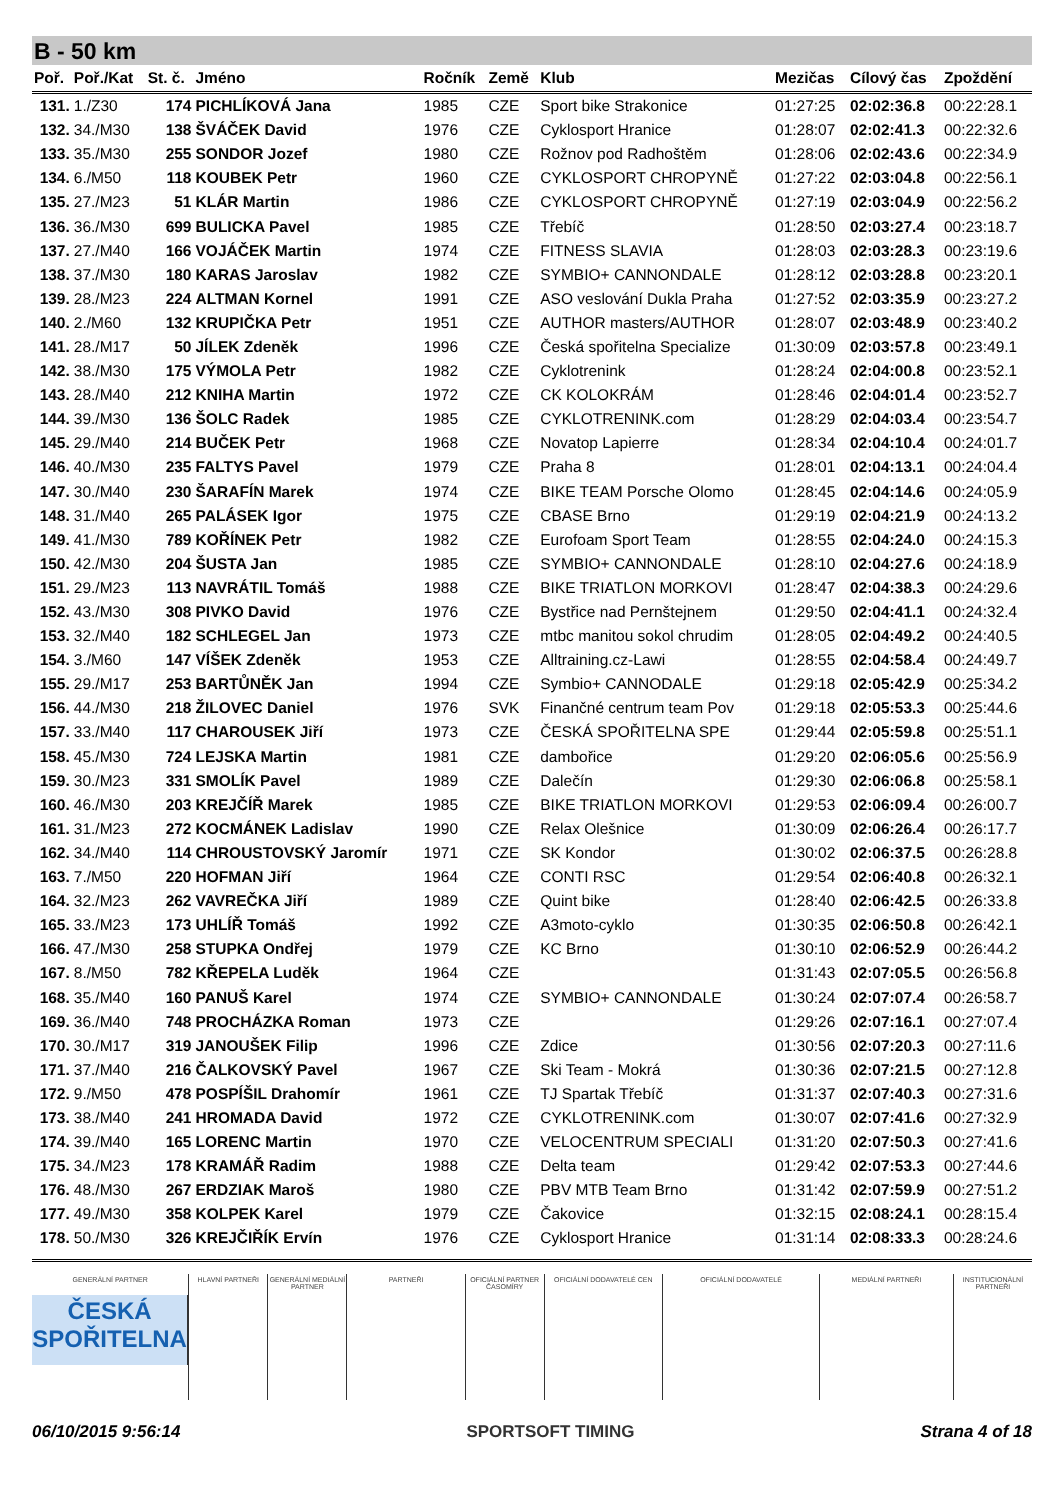B - 50 km
| Poř. | Poř./Kat | St. č. | Jméno | Ročník | Země | Klub | Mezičas | Cílový čas | Zpoždění |
| --- | --- | --- | --- | --- | --- | --- | --- | --- | --- |
| 131. | 1./Z30 | 174 | PICHLÍKOVÁ Jana | 1985 | CZE | Sport bike Strakonice | 01:27:25 | 02:02:36.8 | 00:22:28.1 |
| 132. | 34./M30 | 138 | ŠVÁČEK David | 1976 | CZE | Cyklosport Hranice | 01:28:07 | 02:02:41.3 | 00:22:32.6 |
| 133. | 35./M30 | 255 | SONDOR Jozef | 1980 | CZE | Rožnov pod Radhoštěm | 01:28:06 | 02:02:43.6 | 00:22:34.9 |
| 134. | 6./M50 | 118 | KOUBEK Petr | 1960 | CZE | CYKLOSPORT CHROPYNĚ | 01:27:22 | 02:03:04.8 | 00:22:56.1 |
| 135. | 27./M23 | 51 | KLÁR Martin | 1986 | CZE | CYKLOSPORT CHROPYNĚ | 01:27:19 | 02:03:04.9 | 00:22:56.2 |
| 136. | 36./M30 | 699 | BULICKA Pavel | 1985 | CZE | Třebíč | 01:28:50 | 02:03:27.4 | 00:23:18.7 |
| 137. | 27./M40 | 166 | VOJÁČEK Martin | 1974 | CZE | FITNESS SLAVIA | 01:28:03 | 02:03:28.3 | 00:23:19.6 |
| 138. | 37./M30 | 180 | KARAS Jaroslav | 1982 | CZE | SYMBIO+ CANNONDALE | 01:28:12 | 02:03:28.8 | 00:23:20.1 |
| 139. | 28./M23 | 224 | ALTMAN Kornel | 1991 | CZE | ASO veslování Dukla Praha | 01:27:52 | 02:03:35.9 | 00:23:27.2 |
| 140. | 2./M60 | 132 | KRUPIČKA Petr | 1951 | CZE | AUTHOR masters/AUTHOR | 01:28:07 | 02:03:48.9 | 00:23:40.2 |
| 141. | 28./M17 | 50 | JÍLEK Zdeněk | 1996 | CZE | Česká spořitelna Specialize | 01:30:09 | 02:03:57.8 | 00:23:49.1 |
| 142. | 38./M30 | 175 | VÝMOLA Petr | 1982 | CZE | Cyklotrenink | 01:28:24 | 02:04:00.8 | 00:23:52.1 |
| 143. | 28./M40 | 212 | KNIHA Martin | 1972 | CZE | CK KOLOKRÁM | 01:28:46 | 02:04:01.4 | 00:23:52.7 |
| 144. | 39./M30 | 136 | ŠOLC Radek | 1985 | CZE | CYKLOTRENINK.com | 01:28:29 | 02:04:03.4 | 00:23:54.7 |
| 145. | 29./M40 | 214 | BUČEK Petr | 1968 | CZE | Novatop Lapierre | 01:28:34 | 02:04:10.4 | 00:24:01.7 |
| 146. | 40./M30 | 235 | FALTYS Pavel | 1979 | CZE | Praha 8 | 01:28:01 | 02:04:13.1 | 00:24:04.4 |
| 147. | 30./M40 | 230 | ŠARAFÍN Marek | 1974 | CZE | BIKE TEAM Porsche Olomo | 01:28:45 | 02:04:14.6 | 00:24:05.9 |
| 148. | 31./M40 | 265 | PALÁSEK Igor | 1975 | CZE | CBASE Brno | 01:29:19 | 02:04:21.9 | 00:24:13.2 |
| 149. | 41./M30 | 789 | KOŘÍNEK Petr | 1982 | CZE | Eurofoam Sport Team | 01:28:55 | 02:04:24.0 | 00:24:15.3 |
| 150. | 42./M30 | 204 | ŠUSTA Jan | 1985 | CZE | SYMBIO+ CANNONDALE | 01:28:10 | 02:04:27.6 | 00:24:18.9 |
| 151. | 29./M23 | 113 | NAVRÁTIL Tomáš | 1988 | CZE | BIKE TRIATLON MORKOVI | 01:28:47 | 02:04:38.3 | 00:24:29.6 |
| 152. | 43./M30 | 308 | PIVKO David | 1976 | CZE | Bystřice nad Pernštejnem | 01:29:50 | 02:04:41.1 | 00:24:32.4 |
| 153. | 32./M40 | 182 | SCHLEGEL Jan | 1973 | CZE | mtbc manitou sokol chrudim | 01:28:05 | 02:04:49.2 | 00:24:40.5 |
| 154. | 3./M60 | 147 | VÍŠEK Zdeněk | 1953 | CZE | Alltraining.cz-Lawi | 01:28:55 | 02:04:58.4 | 00:24:49.7 |
| 155. | 29./M17 | 253 | BARTŮNĚK Jan | 1994 | CZE | Symbio+ CANNODALE | 01:29:18 | 02:05:42.9 | 00:25:34.2 |
| 156. | 44./M30 | 218 | ŽILOVEC Daniel | 1976 | SVK | Finančné centrum team Pov | 01:29:18 | 02:05:53.3 | 00:25:44.6 |
| 157. | 33./M40 | 117 | CHAROUSEK Jiří | 1973 | CZE | ČESKÁ SPOŘITELNA SPE | 01:29:44 | 02:05:59.8 | 00:25:51.1 |
| 158. | 45./M30 | 724 | LEJSKA Martin | 1981 | CZE | dambořice | 01:29:20 | 02:06:05.6 | 00:25:56.9 |
| 159. | 30./M23 | 331 | SMOLÍK Pavel | 1989 | CZE | Dalečín | 01:29:30 | 02:06:06.8 | 00:25:58.1 |
| 160. | 46./M30 | 203 | KREJČÍŘ Marek | 1985 | CZE | BIKE TRIATLON MORKOVI | 01:29:53 | 02:06:09.4 | 00:26:00.7 |
| 161. | 31./M23 | 272 | KOCMÁNEK Ladislav | 1990 | CZE | Relax Olešnice | 01:30:09 | 02:06:26.4 | 00:26:17.7 |
| 162. | 34./M40 | 114 | CHROUSTOVSKÝ Jaromír | 1971 | CZE | SK Kondor | 01:30:02 | 02:06:37.5 | 00:26:28.8 |
| 163. | 7./M50 | 220 | HOFMAN Jiří | 1964 | CZE | CONTI RSC | 01:29:54 | 02:06:40.8 | 00:26:32.1 |
| 164. | 32./M23 | 262 | VAVREČKA Jiří | 1989 | CZE | Quint bike | 01:28:40 | 02:06:42.5 | 00:26:33.8 |
| 165. | 33./M23 | 173 | UHLÍŘ Tomáš | 1992 | CZE | A3moto-cyklo | 01:30:35 | 02:06:50.8 | 00:26:42.1 |
| 166. | 47./M30 | 258 | STUPKA Ondřej | 1979 | CZE | KC Brno | 01:30:10 | 02:06:52.9 | 00:26:44.2 |
| 167. | 8./M50 | 782 | KŘEPELA Luděk | 1964 | CZE | | 01:31:43 | 02:07:05.5 | 00:26:56.8 |
| 168. | 35./M40 | 160 | PANUŠ Karel | 1974 | CZE | SYMBIO+ CANNONDALE | 01:30:24 | 02:07:07.4 | 00:26:58.7 |
| 169. | 36./M40 | 748 | PROCHÁZKA Roman | 1973 | CZE | | 01:29:26 | 02:07:16.1 | 00:27:07.4 |
| 170. | 30./M17 | 319 | JANOUŠEK Filip | 1996 | CZE | Zdice | 01:30:56 | 02:07:20.3 | 00:27:11.6 |
| 171. | 37./M40 | 216 | ČALKOVSKÝ Pavel | 1967 | CZE | Ski Team - Mokrá | 01:30:36 | 02:07:21.5 | 00:27:12.8 |
| 172. | 9./M50 | 478 | POSPÍŠIL Drahomír | 1961 | CZE | TJ Spartak Třebíč | 01:31:37 | 02:07:40.3 | 00:27:31.6 |
| 173. | 38./M40 | 241 | HROMADA David | 1972 | CZE | CYKLOTRENINK.com | 01:30:07 | 02:07:41.6 | 00:27:32.9 |
| 174. | 39./M40 | 165 | LORENC Martin | 1970 | CZE | VELOCENTRUM SPECIALI | 01:31:20 | 02:07:50.3 | 00:27:41.6 |
| 175. | 34./M23 | 178 | KRAMÁŘ Radim | 1988 | CZE | Delta team | 01:29:42 | 02:07:53.3 | 00:27:44.6 |
| 176. | 48./M30 | 267 | ERDZIAK Maroš | 1980 | CZE | PBV MTB Team Brno | 01:31:42 | 02:07:59.9 | 00:27:51.2 |
| 177. | 49./M30 | 358 | KOLPEK Karel | 1979 | CZE | Čakovice | 01:32:15 | 02:08:24.1 | 00:28:15.4 |
| 178. | 50./M30 | 326 | KREJČIŘÍK Ervín | 1976 | CZE | Cyklosport Hranice | 01:31:14 | 02:08:33.3 | 00:28:24.6 |
GENERÁLNÍ PARTNER
ČESKÁ SPOŘITELNA
HLAVNÍ PARTNEŘI GENERÁLNÍ MEDIÁLNÍ PARTNER PARTNEŘI OFICIÁLNÍ PARTNER ČASOMÍRY OFICIÁLNÍ DODAVATELÉ CEN OFICIÁLNÍ DODAVATELÉ MEDIÁLNÍ PARTNEŘI INSTITUCIONÁLNÍ PARTNEŘI
06/10/2015 9:56:14 SPORTSOFT TIMING Strana 4 of 18